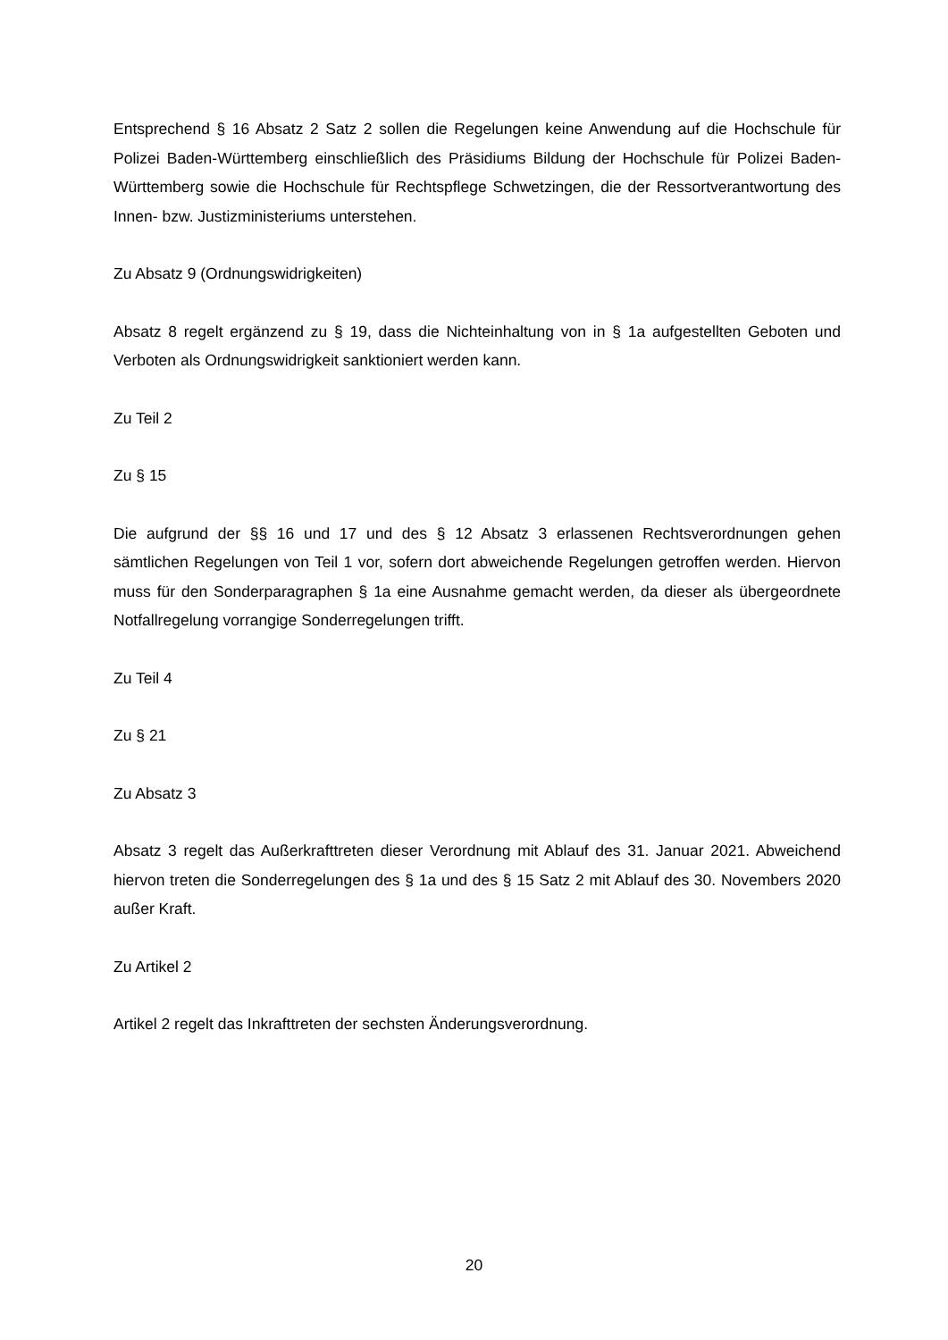Entsprechend § 16 Absatz 2 Satz 2 sollen die Regelungen keine Anwendung auf die Hochschule für Polizei Baden-Württemberg einschließlich des Präsidiums Bildung der Hochschule für Polizei Baden-Württemberg sowie die Hochschule für Rechtspflege Schwetzingen, die der Ressortverantwortung des Innen- bzw. Justizministeriums unterstehen.
Zu Absatz 9 (Ordnungswidrigkeiten)
Absatz 8 regelt ergänzend zu § 19, dass die Nichteinhaltung von in § 1a aufgestellten Geboten und Verboten als Ordnungswidrigkeit sanktioniert werden kann.
Zu Teil 2
Zu § 15
Die aufgrund der §§ 16 und 17 und des § 12 Absatz 3 erlassenen Rechtsverordnungen gehen sämtlichen Regelungen von Teil 1 vor, sofern dort abweichende Regelungen getroffen werden. Hiervon muss für den Sonderparagraphen § 1a eine Ausnahme gemacht werden, da dieser als übergeordnete Notfallregelung vorrangige Sonderregelungen trifft.
Zu Teil 4
Zu § 21
Zu Absatz 3
Absatz 3 regelt das Außerkrafttreten dieser Verordnung mit Ablauf des 31. Januar 2021. Abweichend hiervon treten die Sonderregelungen des § 1a und des § 15 Satz 2 mit Ablauf des 30. Novembers 2020 außer Kraft.
Zu Artikel 2
Artikel 2 regelt das Inkrafttreten der sechsten Änderungsverordnung.
20